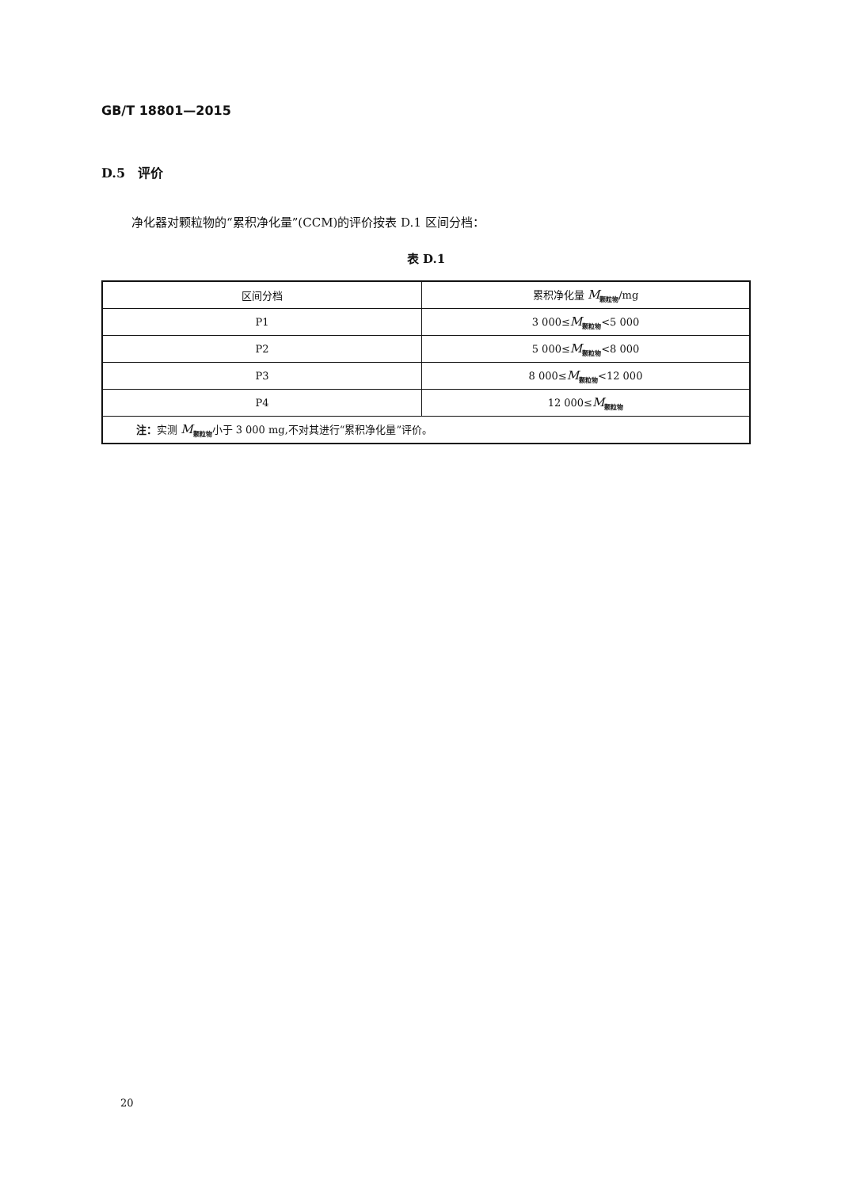GB/T 18801—2015
D.5　评价
净化器对颗粒物的“累积净化量”(CCM)的评价按表 D.1 区间分档：
表 D.1
| 区间分档 | 累积净化量 M<sub>颗粒物</sub>/mg |
| --- | --- |
| P1 | 3 000≤ M<sub>颗粒物</sub><5 000 |
| P2 | 5 000≤ M<sub>颗粒物</sub><8 000 |
| P3 | 8 000≤ M<sub>颗粒物</sub><12 000 |
| P4 | 12 000≤ M<sub>颗粒物</sub> |
| 注： 实测 M<sub>颗粒物</sub>小于 3 000 mg,不对其进行“累积净化量”评价。 | |
20